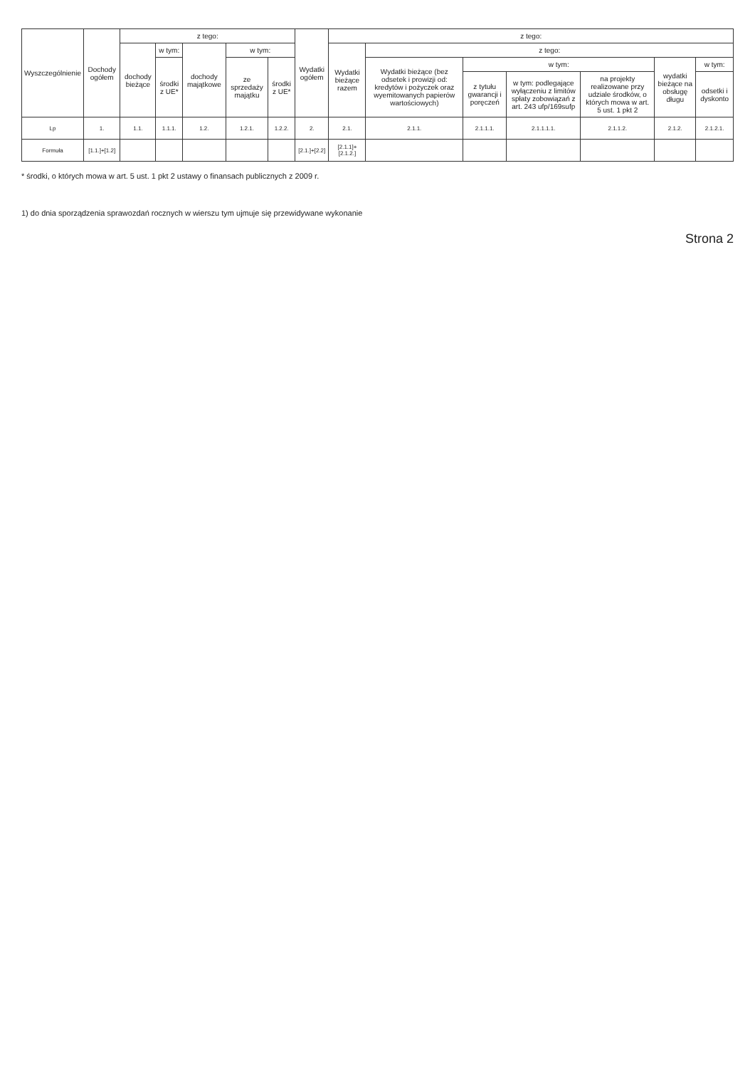| Wyszczególnienie | Dochody ogółem | z tego: | | | | | Wydatki ogółem | z tego: | | | | | | |
| --- | --- | --- | --- | --- | --- | --- | --- | --- | --- | --- | --- | --- | --- | --- |
| | | dochody bieżące | w tym: | dochody majątkowe | w tym: | | | Wydatki bieżące razem | z tego: | | | | | |
| | | | środki z UE* | | ze sprzedaży majątku | środki z UE* | | | Wydatki bieżące (bez odsetek i prowizji od: kredytów i pożyczek oraz wyemitowanych papierów wartościowych) | w tym: | | | wydatki bieżące na obsługę długu | w tym: |
| | | | | | | | | | | z tytułu gwarancji i poręczeń | w tym: podlegające wyłączeniu z limitów spłaty zobowiązań z art. 243 ufp/169sufp | na projekty realizowane przy udziale środków, o których mowa w art. 5 ust. 1 pkt 2 | | odsetki i dyskonto |
| Lp | 1. | 1.1. | 1.1.1. | 1.2. | 1.2.1. | 1.2.2. | 2. | 2.1. | 2.1.1. | 2.1.1.1. | 2.1.1.1.1. | 2.1.1.2. | 2.1.2. | 2.1.2.1. |
| Formuła | [1.1.]+[1.2] | | | | | | [2.1.]+[2.2] | [2.1.1]+[2.1.2.] | | | | | | |
* środki, o których mowa w art. 5 ust. 1 pkt 2 ustawy o finansach publicznych z 2009 r.
1) do dnia sporządzenia sprawozdań rocznych w wierszu tym ujmuje się przewidywane wykonanie
Strona 2